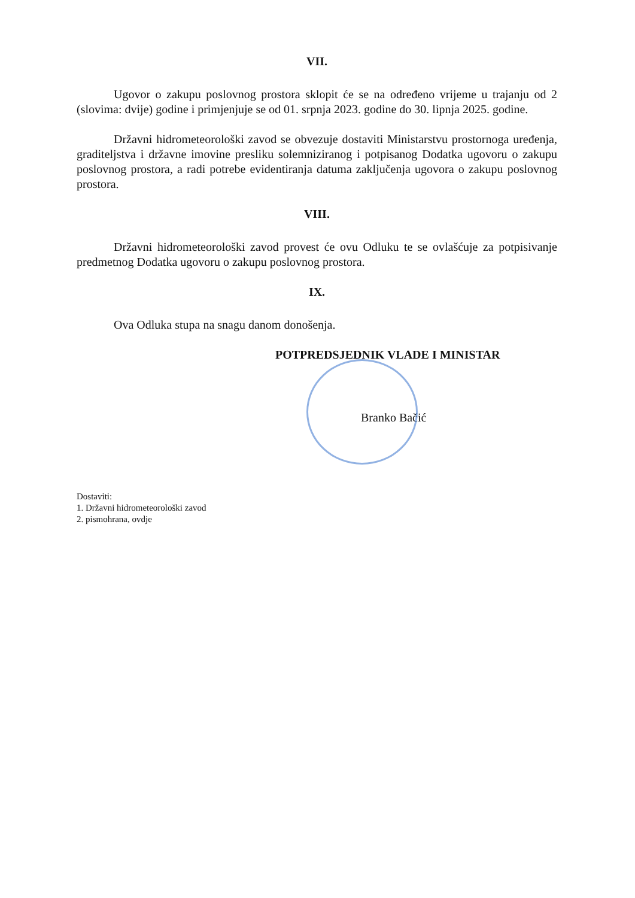VII.
Ugovor o zakupu poslovnog prostora sklopit će se na određeno vrijeme u trajanju od 2 (slovima: dvije) godine i primjenjuje se od 01. srpnja 2023. godine do 30. lipnja 2025. godine.
Državni hidrometeorološki zavod se obvezuje dostaviti Ministarstvu prostornoga uređenja, graditeljstva i državne imovine presliku solemniziranog i potpisanog Dodatka ugovoru o zakupu poslovnog prostora, a radi potrebe evidentiranja datuma zaključenja ugovora o zakupu poslovnog prostora.
VIII.
Državni hidrometeorološki zavod provest će ovu Odluku te se ovlašćuje za potpisivanje predmetnog Dodatka ugovoru o zakupu poslovnog prostora.
IX.
Ova Odluka stupa na snagu danom donošenja.
POTPREDSJEDNIK VLADE I MINISTAR
Branko Bačić
Dostaviti:
1. Državni hidrometeorološki zavod
2. pismohrana, ovdje